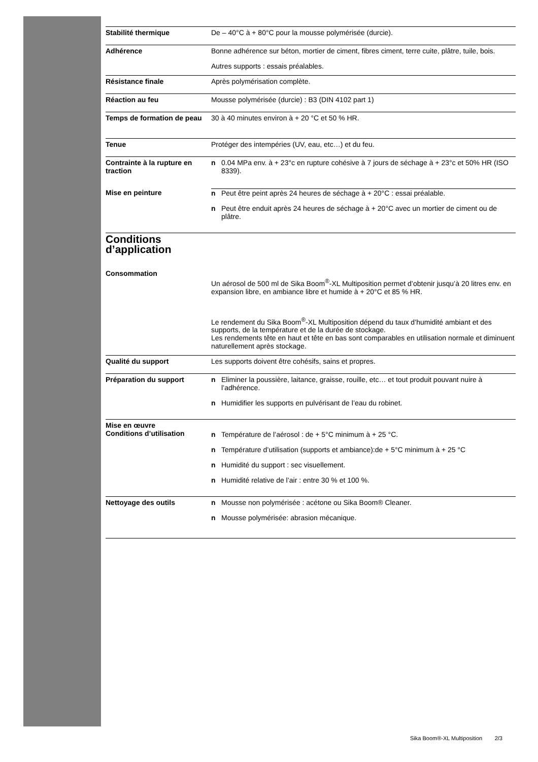Stabilité thermique De – 40°C à + 80°C pour la mousse polymérisée (durcie).
Adhérence Bonne adhérence sur béton, mortier de ciment, fibres ciment, terre cuite, plâtre, tuile, bois.
Autres supports : essais préalables.
Résistance finale Après polymérisation complète.
Réaction au feu Mousse polymérisée (durcie) : B3 (DIN 4102 part 1)
Temps de formation de peau
30 à 40 minutes environ à + 20 °C et 50 % HR.
Tenue Protéger des intempéries (UV, eau, etc…) et du feu.
Contrainte à la rupture en traction
n 0.04 MPa env. à + 23°c en rupture cohésive à 7 jours de séchage à + 23°c et 50% HR (ISO 8339).
Mise en peinture n Peut être peint après 24 heures de séchage à + 20°C : essai préalable.
n Peut être enduit après 24 heures de séchage à + 20°C avec un mortier de ciment ou de plâtre.
Conditions
d’application
Consommation
Un aérosol de 500 ml de Sika Boom<sup>®</sup>-XL Multiposition permet d’obtenir jusqu’à 20 litres env. en expansion libre, en ambiance libre et humide à + 20°C et 85 % HR.
Le rendement du Sika Boom<sup>®</sup>-XL Multiposition dépend du taux d’humidité ambiant et des supports, de la température et de la durée de stockage.
Les rendements tête en haut et tête en bas sont comparables en utilisation normale et diminuent naturellement après stockage.
Qualité du support Les supports doivent être cohésifs, sains et propres.
Préparation du support n Eliminer la poussière, laitance, graisse, rouille, etc… et tout produit pouvant nuire à l’adhérence.
n Humidifier les supports en pulvérisant de l’eau du robinet.
Mise en œuvre
Conditions d’utilisation
n Température de l’aérosol : de + 5°C minimum à + 25 °C.
n Température d’utilisation (supports et ambiance):de + 5°C minimum à + 25 °C
n Humidité du support : sec visuellement.
n Humidité relative de l’air : entre 30 % et 100 %.
Nettoyage des outils n Mousse non polymérisée : acétone ou Sika Boom® Cleaner.
n Mousse polymérisée: abrasion mécanique.
Sika Boom®-XL Multiposition 2/3